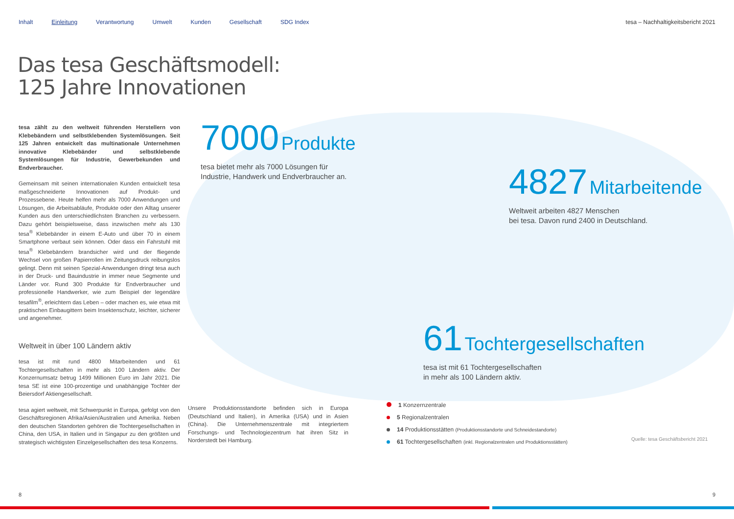Inhalt Einleitung Verantwortung Umwelt Kunden Gesellschaft SDG Index tesa – Nachhaltigkeitsbericht 2021
Das tesa Geschäftsmodell:
125 Jahre Innovationen
tesa zählt zu den weltweit führenden Herstellern von Klebebändern und selbstklebenden Systemlösungen. Seit 125 Jahren entwickelt das multinationale Unternehmen innovative Klebebänder und selbstklebende Systemlösungen für Industrie, Gewerbekunden und Endverbraucher.
Gemeinsam mit seinen internationalen Kunden entwickelt tesa maßgeschneiderte Innovationen auf Produkt- und Prozessebene. Heute helfen mehr als 7000 Anwendungen und Lösungen, die Arbeitsabläufe, Produkte oder den Alltag unserer Kunden aus den unterschiedlichsten Branchen zu verbessern. Dazu gehört beispielsweise, dass inzwischen mehr als 130 tesa<sup>®</sup> Klebebänder in einem E-Auto und über 70 in einem Smartphone verbaut sein können. Oder dass ein Fahrstuhl mit tesa<sup>®</sup> Klebebändern brandsicher wird und der fliegende Wechsel von großen Papierrollen im Zeitungsdruck reibungslos gelingt. Denn mit seinen Spezial-Anwendungen dringt tesa auch in der Druck- und Bauindustrie in immer neue Segmente und Länder vor. Rund 300 Produkte für Endverbraucher und professionelle Handwerker, wie zum Beispiel der legendäre tesafilm<sup>®</sup>, erleichtern das Leben – oder machen es, wie etwa mit praktischen Einbaugittern beim Insektenschutz, leichter, sicherer und angenehmer.
Weltweit in über 100 Ländern aktiv
tesa ist mit rund 4800 Mitarbeitenden und 61 Tochtergesellschaften in mehr als 100 Ländern aktiv. Der Konzernumsatz betrug 1499 Millionen Euro im Jahr 2021. Die tesa SE ist eine 100-prozentige und unabhängige Tochter der Beiersdorf Aktiengesellschaft.
tesa agiert weltweit, mit Schwerpunkt in Europa, gefolgt von den Geschäftsregionen Afrika/Asien/Australien und Amerika. Neben den deutschen Standorten gehören die Tochtergesellschaften in China, den USA, in Italien und in Singapur zu den größten und strategisch wichtigsten Einzelgesellschaften des tesa Konzerns.
Unsere Produktionsstandorte befinden sich in Europa (Deutschland und Italien), in Amerika (USA) und in Asien (China). Die Unternehmenszentrale mit integriertem Forschungs- und Technologiezentrum hat ihren Sitz in Norderstedt bei Hamburg.
7000 Produkte
tesa bietet mehr als 7000 Lösungen für
Industrie, Handwerk und Endverbraucher an.
4827 Mitarbeitende
Weltweit arbeiten 4827 Menschen
bei tesa. Davon rund 2400 in Deutschland.
61 Tochtergesellschaften
tesa ist mit 61 Tochtergesellschaften
in mehr als 100 Ländern aktiv.
1 Konzernzentrale
5 Regionalzentralen
14 Produktionsstätten (Produktionsstandorte und Schneidestandorte)
61 Tochtergesellschaften (inkl. Regionalzentralen und Produktionsstätten)
Quelle: tesa Geschäftsbericht 2021
8 9